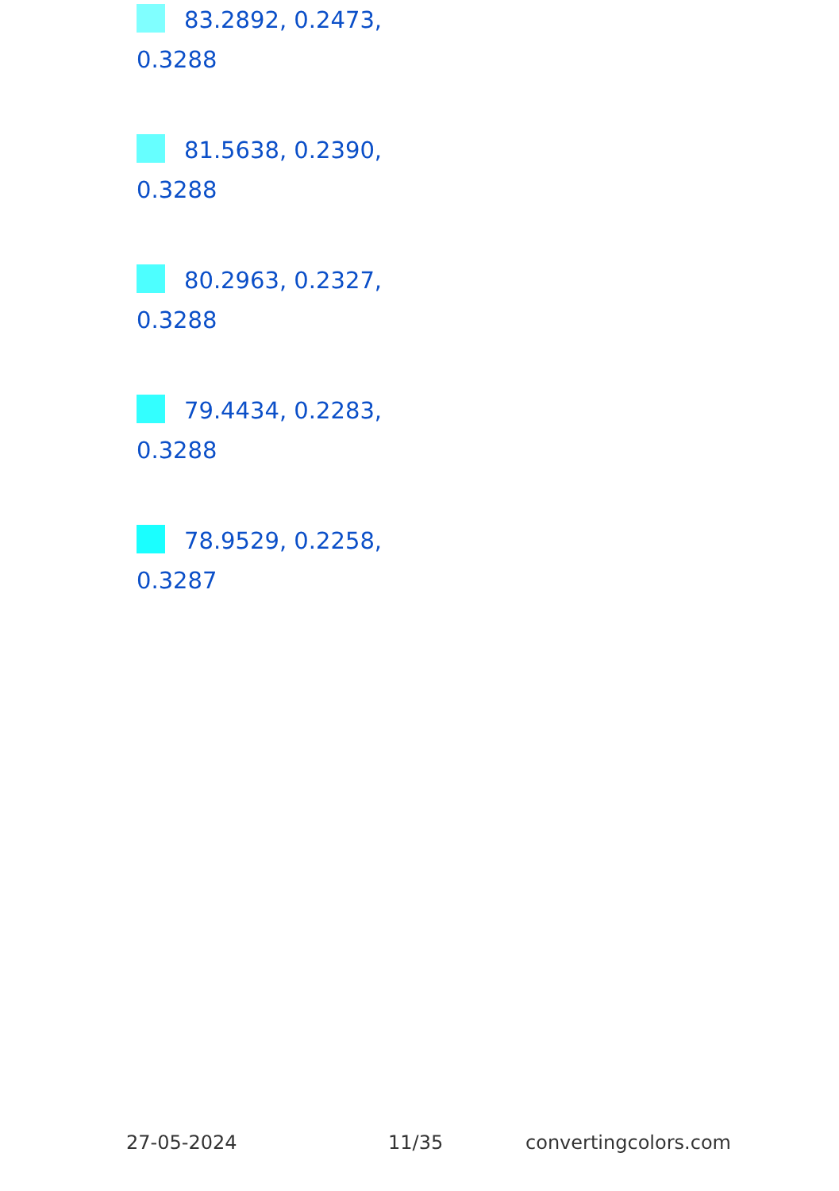83.2892, 0.2473, 0.3288
81.5638, 0.2390, 0.3288
80.2963, 0.2327, 0.3288
79.4434, 0.2283, 0.3288
78.9529, 0.2258, 0.3287
27-05-2024 11/35 convertingcolors.com